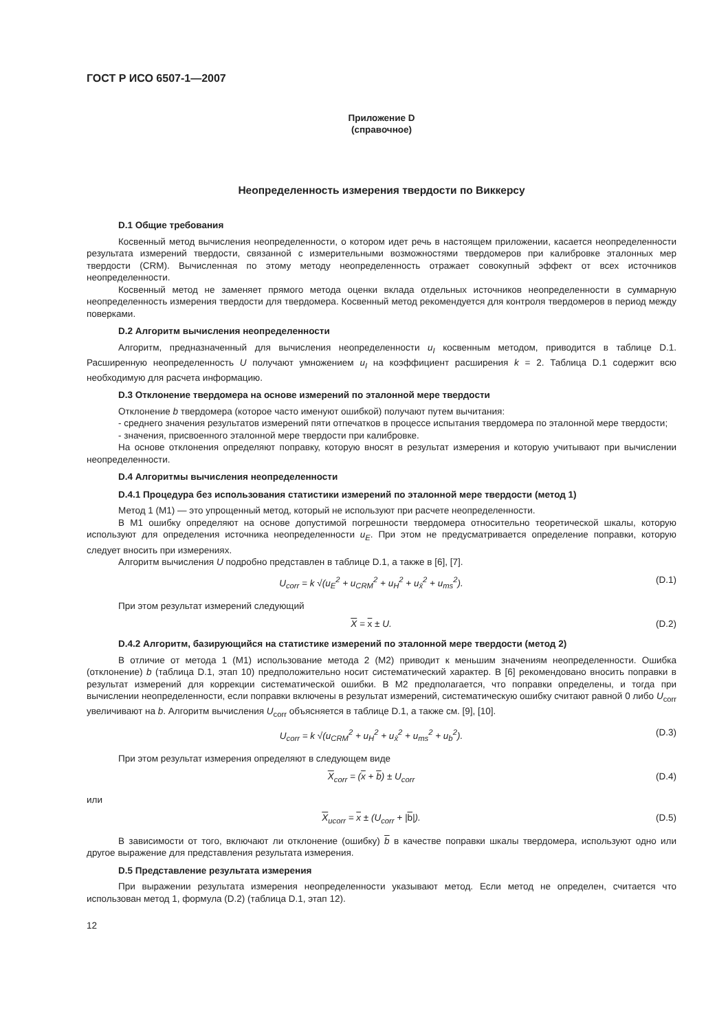ГОСТ Р ИСО 6507-1—2007
Приложение D
(справочное)
Неопределенность измерения твердости по Виккерсу
D.1 Общие требования
Косвенный метод вычисления неопределенности, о котором идет речь в настоящем приложении, касается неопределенности результата измерений твердости, связанной с измерительными возможностями твердомеров при калибровке эталонных мер твердости (CRM). Вычисленная по этому методу неопределенность отражает совокупный эффект от всех источников неопределенности.
Косвенный метод не заменяет прямого метода оценки вклада отдельных источников неопределенности в суммарную неопределенность измерения твердости для твердомера. Косвенный метод рекомендуется для контроля твердомеров в период между поверками.
D.2 Алгоритм вычисления неопределенности
Алгоритм, предназначенный для вычисления неопределенности u<sub>I</sub> косвенным методом, приводится в таблице D.1. Расширенную неопределенность U получают умножением u<sub>I</sub> на коэффициент расширения k = 2. Таблица D.1 содержит всю необходимую для расчета информацию.
D.3 Отклонение твердомера на основе измерений по эталонной мере твердости
Отклонение b твердомера (которое часто именуют ошибкой) получают путем вычитания:
- среднего значения результатов измерений пяти отпечатков в процессе испытания твердомера по эталонной мере твердости;
- значения, присвоенного эталонной мере твердости при калибровке.
На основе отклонения определяют поправку, которую вносят в результат измерения и которую учитывают при вычислении неопределенности.
D.4 Алгоритмы вычисления неопределенности
D.4.1 Процедура без использования статистики измерений по эталонной мере твердости (метод 1)
Метод 1 (М1) — это упрощенный метод, который не используют при расчете неопределенности.
В М1 ошибку определяют на основе допустимой погрешности твердомера относительно теоретической шкалы, которую используют для определения источника неопределенности u<sub>E</sub>. При этом не предусматривается определение поправки, которую следует вносить при измерениях.
Алгоритм вычисления U подробно представлен в таблице D.1, а также в [6], [7].
U<sub>corr</sub> = k √(u<sub>E</sub><sup>2</sup> + u<sub>CRM</sub><sup>2</sup> + u<sub>H</sub><sup>2</sup> + u<sub>x̄</sub><sup>2</sup> + u<sub>ms</sub><sup>2</sup>). (D.1)
При этом результат измерений следующий
X = x ± U. (D.2)
D.4.2 Алгоритм, базирующийся на статистике измерений по эталонной мере твердости (метод 2)
В отличие от метода 1 (М1) использование метода 2 (М2) приводит к меньшим значениям неопределенности. Ошибка (отклонение) b (таблица D.1, этап 10) предположительно носит систематический характер. В [6] рекомендовано вносить поправки в результат измерений для коррекции систематической ошибки. В М2 предполагается, что поправки определены, и тогда при вычислении неопределенности, если поправки включены в результат измерений, систематическую ошибку считают равной 0 либо U<sub>corr</sub> увеличивают на b. Алгоритм вычисления U<sub>corr</sub> объясняется в таблице D.1, а также см. [9], [10].
U<sub>corr</sub> = k √(u<sub>CRM</sub><sup>2</sup> + u<sub>H</sub><sup>2</sup> + u<sub>x̄</sub><sup>2</sup> + u<sub>ms</sub><sup>2</sup> + u<sub>b</sub><sup>2</sup>). (D.3)
При этом результат измерения определяют в следующем виде
X<sub>corr</sub> = (x + b) ± U<sub>corr</sub> (D.4)
или
X<sub>ucorr</sub> = x ± (U<sub>corr</sub> + |b|). (D.5)
В зависимости от того, включают ли отклонение (ошибку) b в качестве поправки шкалы твердомера, используют одно или другое выражение для представления результата измерения.
D.5 Представление результата измерения
При выражении результата измерения неопределенности указывают метод. Если метод не определен, считается что использован метод 1, формула (D.2) (таблица D.1, этап 12).
12